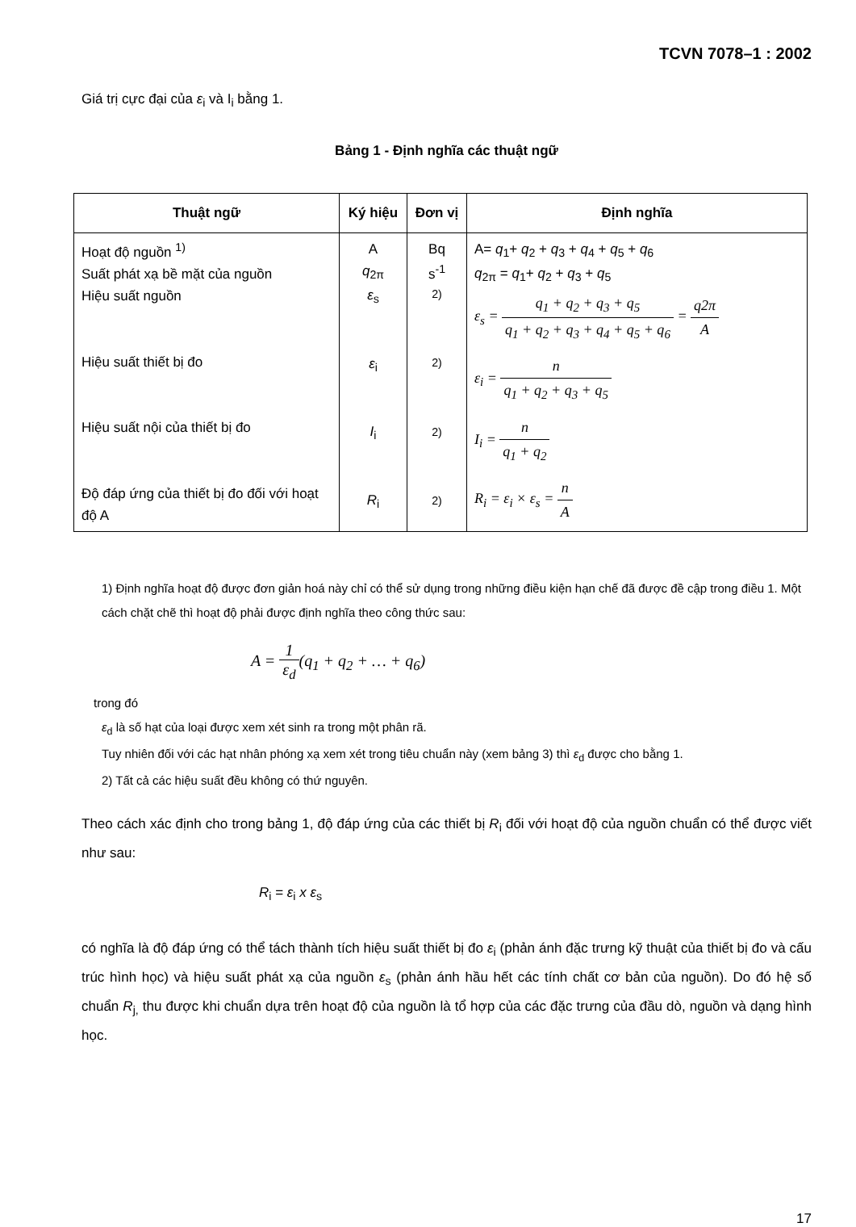TCVN 7078–1 : 2002
Giá trị cực đại của ε<sub>i</sub> và I<sub>i</sub> bằng 1.
Bảng 1 - Định nghĩa các thuật ngữ
| Thuật ngữ | Ký hiệu | Đơn vị | Định nghĩa |
| --- | --- | --- | --- |
| Hoạt độ nguồn <sup>1)</sup> Suất phát xạ bề mặt của nguồn Hiệu suất nguồn Hiệu suất thiết bị đo Hiệu suất nội của thiết bị đo Độ đáp ứng của thiết bị đo đối với hoạt độ A | A q<sub>2π</sub> ε<sub>s</sub> ε<sub>i</sub> I<sub>i</sub> R<sub>i</sub> | Bq s<sup>-1</sup> <sup>2)</sup> <sup>2)</sup> <sup>2)</sup> <sup>2)</sup> | A= q<sub>1</sub>+ q<sub>2</sub> + q<sub>3</sub> + q<sub>4</sub> + q<sub>5</sub> + q<sub>6</sub> q<sub>2π</sub> = q<sub>1</sub>+ q<sub>2</sub> + q<sub>3</sub> + q<sub>5</sub> ε<sub>s</sub> = q<sub>1</sub> + q<sub>2</sub> + q<sub>3</sub> + q<sub>5</sub> q<sub>1</sub> + q<sub>2</sub> + q<sub>3</sub> + q<sub>4</sub> + q<sub>5</sub> + q<sub>6</sub> = q2π A ε<sub>i</sub> = n q<sub>1</sub> + q<sub>2</sub> + q<sub>3</sub> + q<sub>5</sub> I<sub>i</sub> = n q<sub>1</sub> + q<sub>2</sub> R<sub>i</sub> = ε<sub>i</sub> × ε<sub>s</sub> = n A |
1) Định nghĩa hoạt độ được đơn giản hoá này chỉ có thể sử dụng trong những điều kiện hạn chế đã được đề cập trong điều 1. Một cách chặt chẽ thì hoạt độ phải được định nghĩa theo công thức sau:
A = 1 ε<sub>d</sub>(q<sub>1</sub> + q<sub>2</sub> + … + q<sub>6</sub>)
trong đó
ε<sub>d</sub> là số hạt của loại được xem xét sinh ra trong một phân rã.
Tuy nhiên đối với các hạt nhân phóng xạ xem xét trong tiêu chuẩn này (xem bảng 3) thì ε<sub>d</sub> được cho bằng 1.
2) Tất cả các hiệu suất đều không có thứ nguyên.
Theo cách xác định cho trong bảng 1, độ đáp ứng của các thiết bị R<sub>i</sub> đối với hoạt độ của nguồn chuẩn có thể được viết như sau:
R<sub>i</sub> = ε<sub>i</sub> x ε<sub>s</sub>
có nghĩa là độ đáp ứng có thể tách thành tích hiệu suất thiết bị đo ε<sub>i</sub> (phản ánh đặc trưng kỹ thuật của thiết bị đo và cấu trúc hình học) và hiệu suất phát xạ của nguồn ε<sub>s</sub> (phản ánh hầu hết các tính chất cơ bản của nguồn). Do đó hệ số chuẩn R<sub>j,</sub> thu được khi chuẩn dựa trên hoạt độ của nguồn là tổ hợp của các đặc trưng của đầu dò, nguồn và dạng hình học.
17